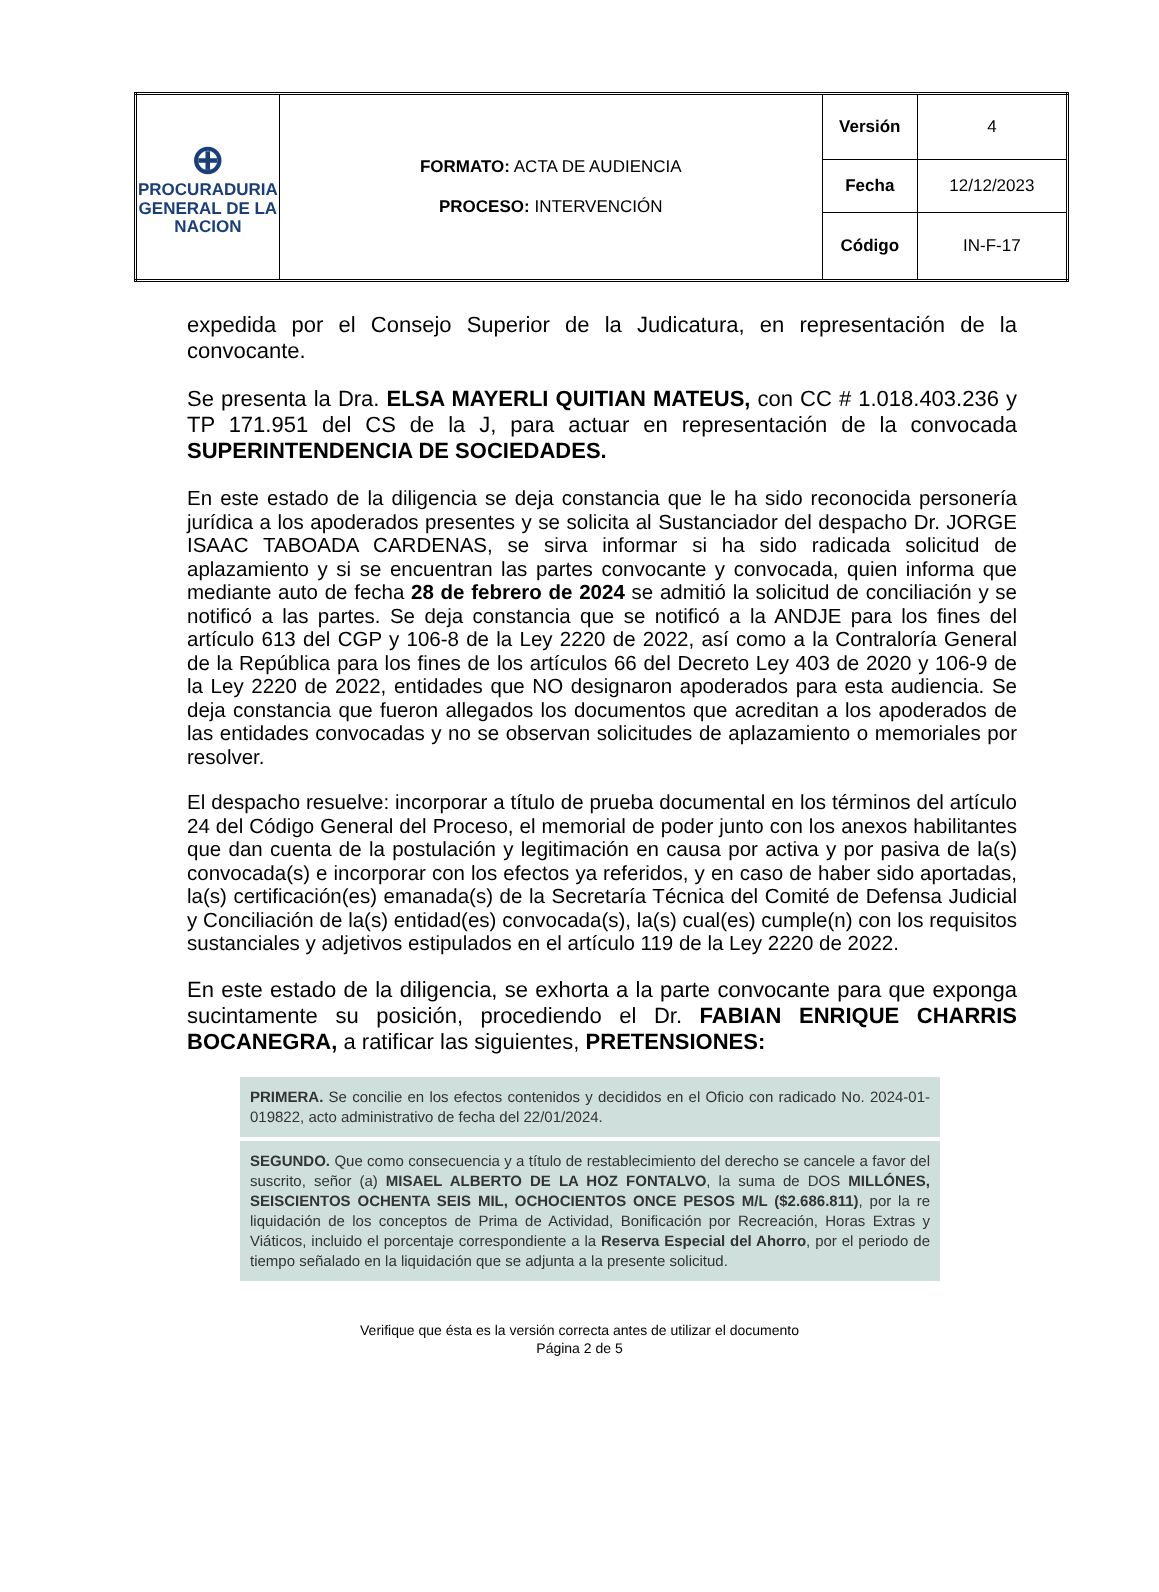| ⊕ PROCURADURIA GENERAL DE LA NACION | FORMATO: ACTA DE AUDIENCIA PROCESO: INTERVENCIÓN | Versión | 4 |
| | | Fecha | 12/12/2023 |
| | | Código | IN-F-17 |
expedida por el Consejo Superior de la Judicatura, en representación de la convocante.
Se presenta la Dra. ELSA MAYERLI QUITIAN MATEUS, con CC # 1.018.403.236 y TP 171.951 del CS de la J, para actuar en representación de la convocada SUPERINTENDENCIA DE SOCIEDADES.
En este estado de la diligencia se deja constancia que le ha sido reconocida personería jurídica a los apoderados presentes y se solicita al Sustanciador del despacho Dr. JORGE ISAAC TABOADA CARDENAS, se sirva informar si ha sido radicada solicitud de aplazamiento y si se encuentran las partes convocante y convocada, quien informa que mediante auto de fecha 28 de febrero de 2024 se admitió la solicitud de conciliación y se notificó a las partes. Se deja constancia que se notificó a la ANDJE para los fines del artículo 613 del CGP y 106-8 de la Ley 2220 de 2022, así como a la Contraloría General de la República para los fines de los artículos 66 del Decreto Ley 403 de 2020 y 106-9 de la Ley 2220 de 2022, entidades que NO designaron apoderados para esta audiencia. Se deja constancia que fueron allegados los documentos que acreditan a los apoderados de las entidades convocadas y no se observan solicitudes de aplazamiento o memoriales por resolver.
El despacho resuelve: incorporar a título de prueba documental en los términos del artículo 24 del Código General del Proceso, el memorial de poder junto con los anexos habilitantes que dan cuenta de la postulación y legitimación en causa por activa y por pasiva de la(s) convocada(s) e incorporar con los efectos ya referidos, y en caso de haber sido aportadas, la(s) certificación(es) emanada(s) de la Secretaría Técnica del Comité de Defensa Judicial y Conciliación de la(s) entidad(es) convocada(s), la(s) cual(es) cumple(n) con los requisitos sustanciales y adjetivos estipulados en el artículo 119 de la Ley 2220 de 2022.
En este estado de la diligencia, se exhorta a la parte convocante para que exponga sucintamente su posición, procediendo el Dr. FABIAN ENRIQUE CHARRIS BOCANEGRA, a ratificar las siguientes, PRETENSIONES:
PRIMERA. Se concilie en los efectos contenidos y decididos en el Oficio con radicado No. 2024-01-019822, acto administrativo de fecha del 22/01/2024.
SEGUNDO. Que como consecuencia y a título de restablecimiento del derecho se cancele a favor del suscrito, señor (a) MISAEL ALBERTO DE LA HOZ FONTALVO, la suma de DOS MILLÓNES, SEISCIENTOS OCHENTA SEIS MIL, OCHOCIENTOS ONCE PESOS M/L ($2.686.811), por la re liquidación de los conceptos de Prima de Actividad, Bonificación por Recreación, Horas Extras y Viáticos, incluido el porcentaje correspondiente a la Reserva Especial del Ahorro, por el periodo de tiempo señalado en la liquidación que se adjunta a la presente solicitud.
Verifique que ésta es la versión correcta antes de utilizar el documento
Página 2 de 5